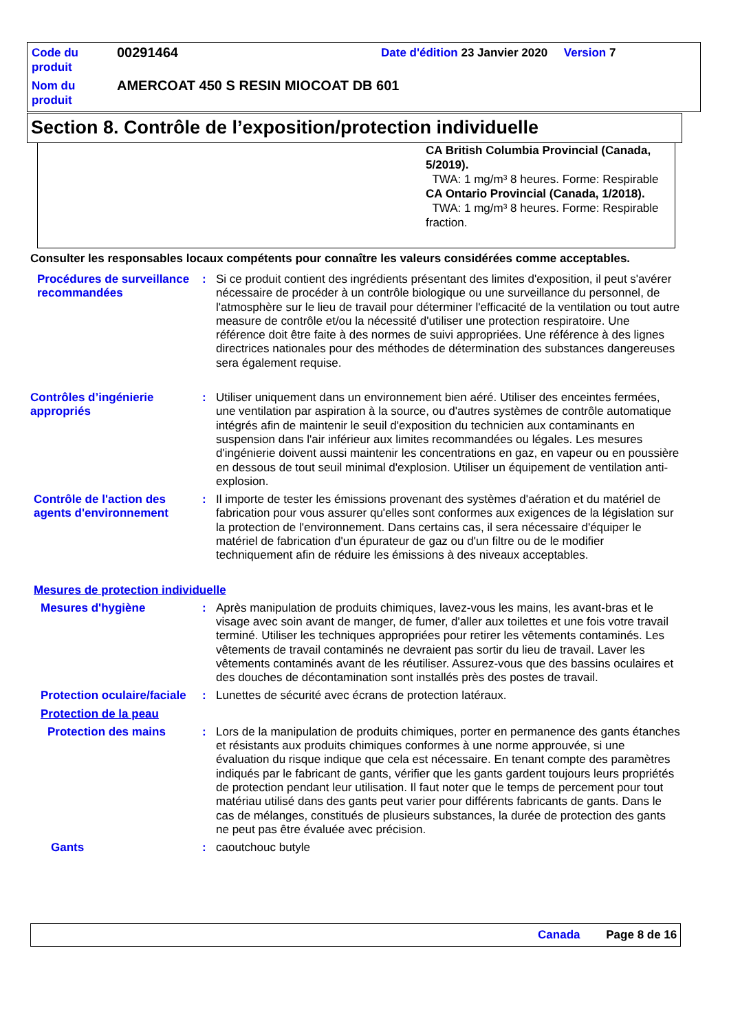| Code du produit | 00291464 | Date d'édition 23 Janvier 2020 Version 7 |
| Nom du produit | AMERCOAT 450 S RESIN MIOCOAT DB 601 | |
Section 8. Contrôle de l’exposition/protection individuelle
CA British Columbia Provincial (Canada, 5/2019).
TWA: 1 mg/m³ 8 heures. Forme: Respirable
CA Ontario Provincial (Canada, 1/2018).
TWA: 1 mg/m³ 8 heures. Forme: Respirable fraction.
Consulter les responsables locaux compétents pour connaître les valeurs considérées comme acceptables.
Procédures de surveillance recommandées
: Si ce produit contient des ingrédients présentant des limites d'exposition, il peut s'avérer nécessaire de procéder à un contrôle biologique ou une surveillance du personnel, de l'atmosphère sur le lieu de travail pour déterminer l'efficacité de la ventilation ou tout autre measure de contrôle et/ou la nécessité d'utiliser une protection respiratoire. Une référence doit être faite à des normes de suivi appropriées. Une référence à des lignes directrices nationales pour des méthodes de détermination des substances dangereuses sera également requise.
Contrôles d’ingénierie appropriés
: Utiliser uniquement dans un environnement bien aéré. Utiliser des enceintes fermées, une ventilation par aspiration à la source, ou d'autres systèmes de contrôle automatique intégrés afin de maintenir le seuil d'exposition du technicien aux contaminants en suspension dans l'air inférieur aux limites recommandées ou légales. Les mesures d'ingénierie doivent aussi maintenir les concentrations en gaz, en vapeur ou en poussière en dessous de tout seuil minimal d'explosion. Utiliser un équipement de ventilation anti-explosion.
Contrôle de l'action des agents d'environnement
: Il importe de tester les émissions provenant des systèmes d'aération et du matériel de fabrication pour vous assurer qu'elles sont conformes aux exigences de la législation sur la protection de l'environnement. Dans certains cas, il sera nécessaire d'équiper le matériel de fabrication d'un épurateur de gaz ou d'un filtre ou de le modifier techniquement afin de réduire les émissions à des niveaux acceptables.
Mesures de protection individuelle
Mesures d'hygiène : Après manipulation de produits chimiques, lavez-vous les mains, les avant-bras et le visage avec soin avant de manger, de fumer, d'aller aux toilettes et une fois votre travail terminé. Utiliser les techniques appropriées pour retirer les vêtements contaminés. Les vêtements de travail contaminés ne devraient pas sortir du lieu de travail. Laver les vêtements contaminés avant de les réutiliser. Assurez-vous que des bassins oculaires et des douches de décontamination sont installés près des postes de travail.
Protection oculaire/faciale
: Lunettes de sécurité avec écrans de protection latéraux.
Protection de la peau
Protection des mains : Lors de la manipulation de produits chimiques, porter en permanence des gants étanches et résistants aux produits chimiques conformes à une norme approuvée, si une évaluation du risque indique que cela est nécessaire. En tenant compte des paramètres indiqués par le fabricant de gants, vérifier que les gants gardent toujours leurs propriétés de protection pendant leur utilisation. Il faut noter que le temps de percement pour tout matériau utilisé dans des gants peut varier pour différents fabricants de gants. Dans le cas de mélanges, constitués de plusieurs substances, la durée de protection des gants ne peut pas être évaluée avec précision.
Gants : caoutchouc butyle
Canada Page 8 de 16